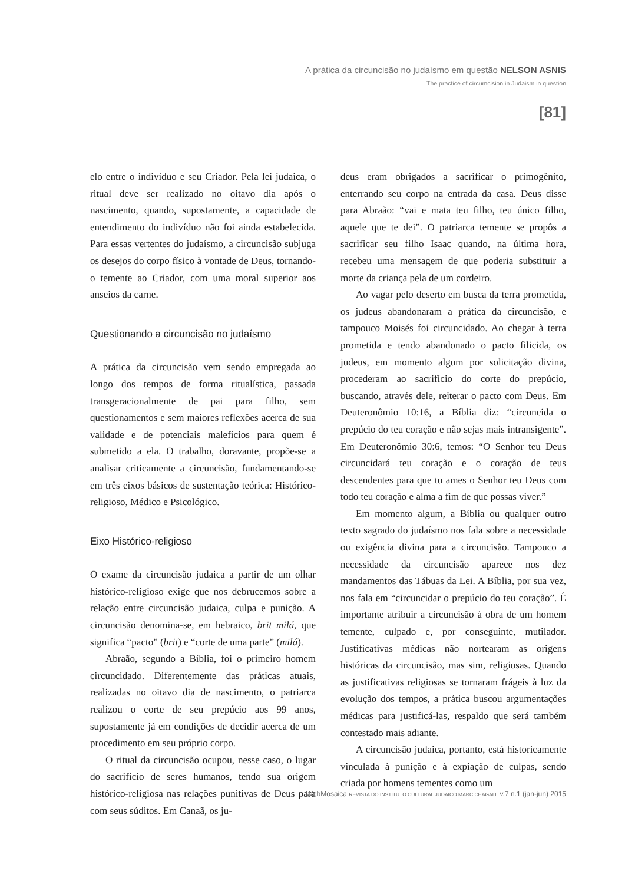A prática da circuncisão no judaísmo em questão NELSON ASNIS
The practice of circumcision in Judaism in question
[81]
elo entre o indivíduo e seu Criador. Pela lei judaica, o ritual deve ser realizado no oitavo dia após o nascimento, quando, supostamente, a capacidade de entendimento do indivíduo não foi ainda estabelecida. Para essas vertentes do judaísmo, a circuncisão subjuga os desejos do corpo físico à vontade de Deus, tornando-o temente ao Criador, com uma moral superior aos anseios da carne.
Questionando a circuncisão no judaísmo
A prática da circuncisão vem sendo empregada ao longo dos tempos de forma ritualística, passada transgeracionalmente de pai para filho, sem questionamentos e sem maiores reflexões acerca de sua validade e de potenciais malefícios para quem é submetido a ela. O trabalho, doravante, propõe-se a analisar criticamente a circuncisão, fundamentando-se em três eixos básicos de sustentação teórica: Histórico-religioso, Médico e Psicológico.
Eixo Histórico-religioso
O exame da circuncisão judaica a partir de um olhar histórico-religioso exige que nos debrucemos sobre a relação entre circuncisão judaica, culpa e punição. A circuncisão denomina-se, em hebraico, brit milá, que significa “pacto” (brit) e “corte de uma parte” (milá).
Abraão, segundo a Bíblia, foi o primeiro homem circuncidado. Diferentemente das práticas atuais, realizadas no oitavo dia de nascimento, o patriarca realizou o corte de seu prepúcio aos 99 anos, supostamente já em condições de decidir acerca de um procedimento em seu próprio corpo.
O ritual da circuncisão ocupou, nesse caso, o lugar do sacrifício de seres humanos, tendo sua origem histórico-religiosa nas relações punitivas de Deus para com seus súditos. Em Canaã, os ju-
deus eram obrigados a sacrificar o primogênito, enterrando seu corpo na entrada da casa. Deus disse para Abraão: “vai e mata teu filho, teu único filho, aquele que te dei”. O patriarca temente se propôs a sacrificar seu filho Isaac quando, na última hora, recebeu uma mensagem de que poderia substituir a morte da criança pela de um cordeiro.
Ao vagar pelo deserto em busca da terra prometida, os judeus abandonaram a prática da circuncisão, e tampouco Moisés foi circuncidado. Ao chegar à terra prometida e tendo abandonado o pacto filicida, os judeus, em momento algum por solicitação divina, procederam ao sacrifício do corte do prepúcio, buscando, através dele, reiterar o pacto com Deus. Em Deuteronômio 10:16, a Bíblia diz: “circuncida o prepúcio do teu coração e não sejas mais intransigente”. Em Deuteronômio 30:6, temos: “O Senhor teu Deus circuncidará teu coração e o coração de teus descendentes para que tu ames o Senhor teu Deus com todo teu coração e alma a fim de que possas viver.”
Em momento algum, a Bíblia ou qualquer outro texto sagrado do judaísmo nos fala sobre a necessidade ou exigência divina para a circuncisão. Tampouco a necessidade da circuncisão aparece nos dez mandamentos das Tábuas da Lei. A Bíblia, por sua vez, nos fala em “circuncidar o prepúcio do teu coração”. É importante atribuir a circuncisão à obra de um homem temente, culpado e, por conseguinte, mutilador. Justificativas médicas não nortearam as origens históricas da circuncisão, mas sim, religiosas. Quando as justificativas religiosas se tornaram frágeis à luz da evolução dos tempos, a prática buscou argumentações médicas para justificá-las, respaldo que será também contestado mais adiante.
A circuncisão judaica, portanto, está historicamente vinculada à punição e à expiação de culpas, sendo criada por homens tementes como um
WebMosaica REVISTA DO INSTITUTO CULTURAL JUDAICO MARC CHAGALL v.7 n.1 (jan-jun) 2015